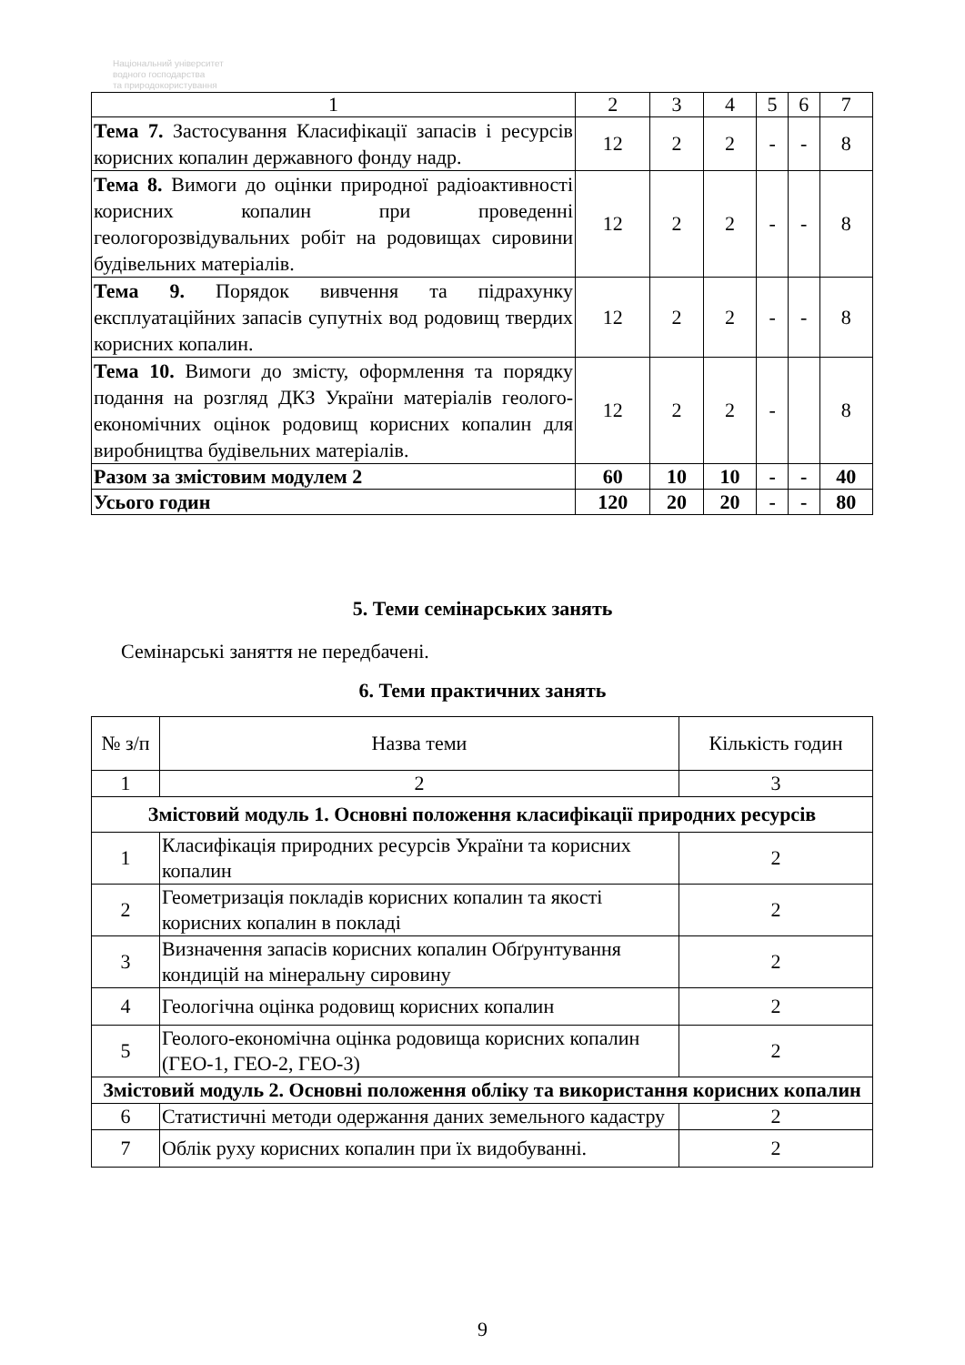Національний університет
водного господарства
та природокористування
| 1 | 2 | 3 | 4 | 5 | 6 | 7 |
| Тема 7. Застосування Класифікації запасів і ресурсів корисних копалин державного фонду надр. | 12 | 2 | 2 | - | - | 8 |
| Тема 8. Вимоги до оцінки природної радіоактивності корисних копалин при проведенні геологорозвідувальних робіт на родовищах сировини будівельних матеріалів. | 12 | 2 | 2 | - | - | 8 |
| Тема 9. Порядок вивчення та підрахунку експлуатаційних запасів супутніх вод родовищ твердих корисних копалин. | 12 | 2 | 2 | - | - | 8 |
| Тема 10. Вимоги до змісту, оформлення та порядку подання на розгляд ДКЗ України матеріалів геолого-економічних оцінок родовищ корисних копалин для виробництва будівельних матеріалів. | 12 | 2 | 2 | - | | 8 |
| Разом за змістовим модулем 2 | 60 | 10 | 10 | - | - | 40 |
| Усього годин | 120 | 20 | 20 | - | - | 80 |
5. Теми семінарських занять
Семінарські заняття не передбачені.
6. Теми практичних занять
| № з/п | Назва теми | Кількість годин |
| 1 | 2 | 3 |
| Змістовий модуль 1. Основні положення класифікації природних ресурсів | | |
| 1 | Класифікація природних ресурсів України та корисних копалин | 2 |
| 2 | Геометризація покладів корисних копалин та якості корисних копалин в покладі | 2 |
| 3 | Визначення запасів корисних копалин Обґрунтування кондицій на мінеральну сировину | 2 |
| 4 | Геологічна оцінка родовищ корисних копалин | 2 |
| 5 | Геолого-економічна оцінка родовища корисних копалин (ГЕО-1, ГЕО-2, ГЕО-3) | 2 |
| Змістовий модуль 2. Основні положення обліку та використання корисних копалин | | |
| 6 | Статистичні методи одержання даних земельного кадастру | 2 |
| 7 | Облік руху корисних копалин при їх видобуванні. | 2 |
9